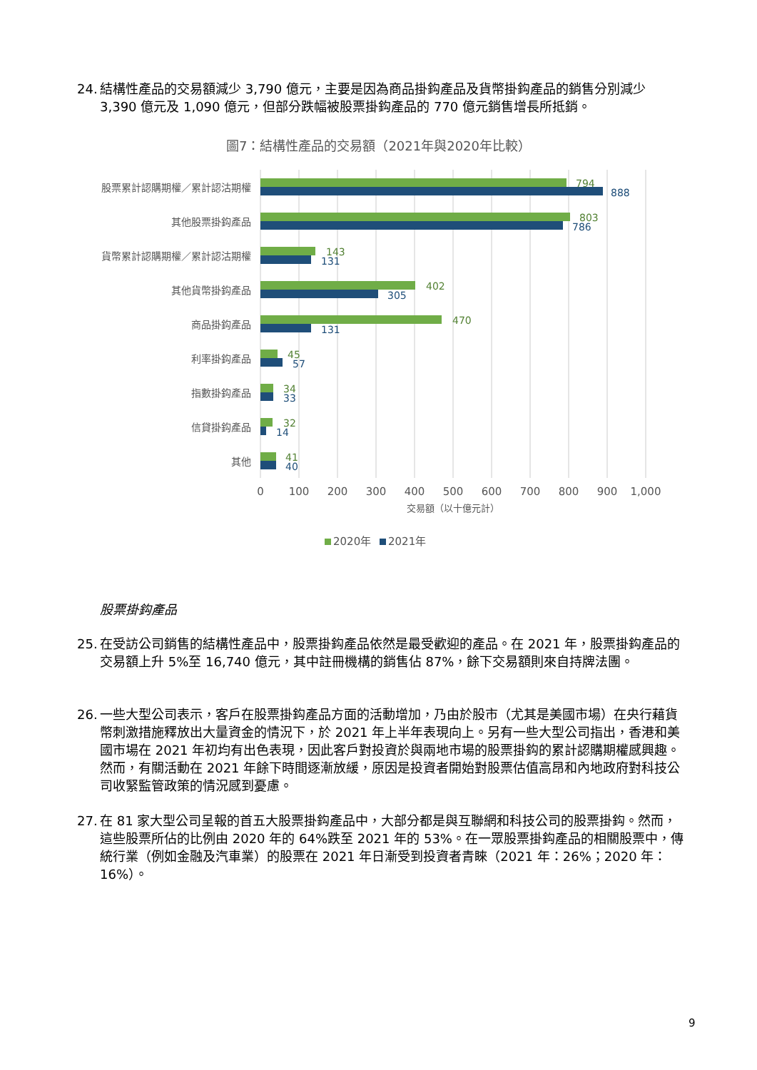24. 結構性產品的交易額減少 3,790 億元，主要是因為商品掛鈎產品及貨幣掛鈎產品的銷售分別減少 3,390 億元及 1,090 億元，但部分跌幅被股票掛鈎產品的 770 億元銷售增長所抵銷。
圖7：結構性產品的交易額（2021年與2020年比較）
股票累計認購期權／累計認沽期權
其他股票掛鈎產品
貨幣累計認購期權／累計認沽期權
其他貨幣掛鈎產品
商品掛鈎產品
利率掛鈎產品
指數掛鈎產品
信貸掛鈎產品
其他
794
803
143
402
470
45
34
32
41
888
786
131
305
131
57
33
14
40
0
100
200
300
400
500
600
700
800
900
1,000
交易額（以十億元計）
2020年
2021年
股票掛鈎產品
25. 在受訪公司銷售的結構性產品中，股票掛鈎產品依然是最受歡迎的產品。在 2021 年，股票掛鈎產品的交易額上升 5%至 16,740 億元，其中註冊機構的銷售佔 87%，餘下交易額則來自持牌法團。
26. 一些大型公司表示，客戶在股票掛鈎產品方面的活動增加，乃由於股市（尤其是美國市場）在央行藉貨幣刺激措施釋放出大量資金的情況下，於 2021 年上半年表現向上。另有一些大型公司指出，香港和美國市場在 2021 年初均有出色表現，因此客戶對投資於與兩地市場的股票掛鈎的累計認購期權感興趣。然而，有關活動在 2021 年餘下時間逐漸放緩，原因是投資者開始對股票估值高昂和內地政府對科技公司收緊監管政策的情況感到憂慮。
27. 在 81 家大型公司呈報的首五大股票掛鈎產品中，大部分都是與互聯網和科技公司的股票掛鈎。然而，這些股票所佔的比例由 2020 年的 64%跌至 2021 年的 53%。在一眾股票掛鈎產品的相關股票中，傳統行業（例如金融及汽車業）的股票在 2021 年日漸受到投資者青睞（2021 年：26%；2020 年：16%）。
9